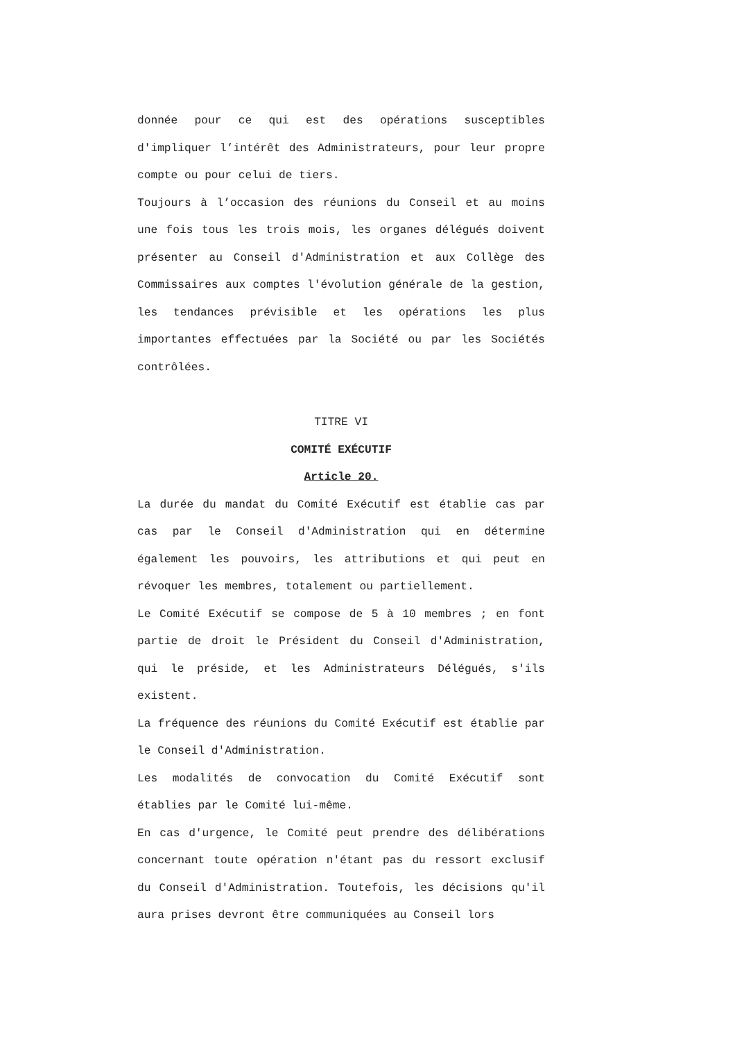donnée pour ce qui est des opérations susceptibles d'impliquer l’intérêt des Administrateurs, pour leur propre compte ou pour celui de tiers.
Toujours à l’occasion des réunions du Conseil et au moins une fois tous les trois mois, les organes délégués doivent présenter au Conseil d'Administration et aux Collège des Commissaires aux comptes l'évolution générale de la gestion, les tendances prévisible et les opérations les plus importantes effectuées par la Société ou par les Sociétés contrôlées.
TITRE VI
COMITÉ EXÉCUTIF
Article 20.
La durée du mandat du Comité Exécutif est établie cas par cas par le Conseil d'Administration qui en détermine également les pouvoirs, les attributions et qui peut en révoquer les membres, totalement ou partiellement.
Le Comité Exécutif se compose de 5 à 10 membres ; en font partie de droit le Président du Conseil d'Administration, qui le préside, et les Administrateurs Délégués, s'ils existent.
La fréquence des réunions du Comité Exécutif est établie par le Conseil d'Administration.
Les modalités de convocation du Comité Exécutif sont établies par le Comité lui-même.
En cas d'urgence, le Comité peut prendre des délibérations concernant toute opération n'étant pas du ressort exclusif du Conseil d'Administration. Toutefois, les décisions qu'il aura prises devront être communiquées au Conseil lors